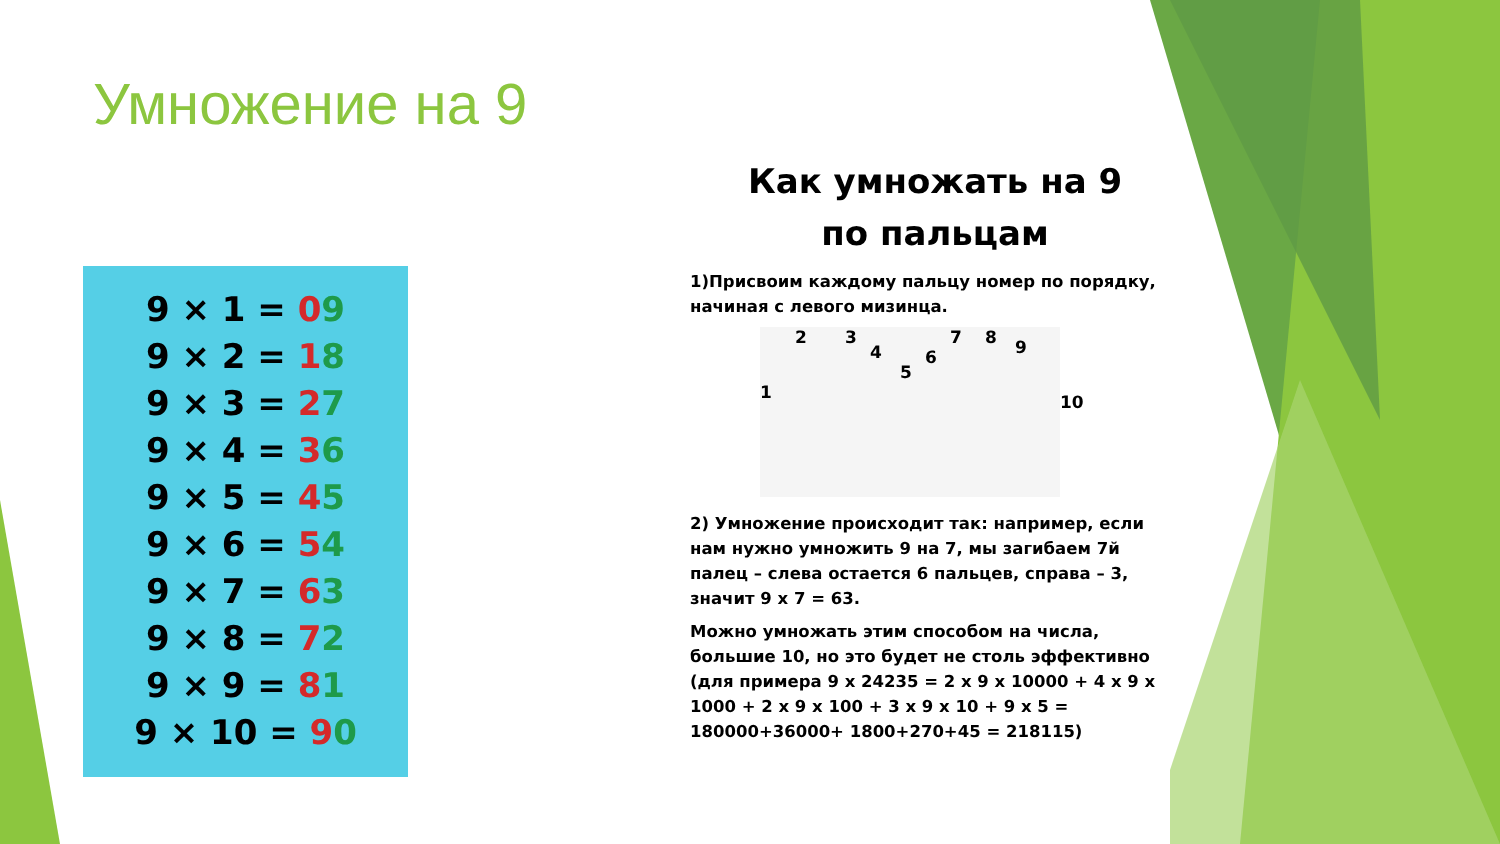Умножение на 9
9 × 1 = 09
9 × 2 = 18
9 × 3 = 27
9 × 4 = 36
9 × 5 = 45
9 × 6 = 54
9 × 7 = 63
9 × 8 = 72
9 × 9 = 81
9 × 10 = 90
Как умножать на 9
по пальцам
1)Присвоим каждому пальцу номер по порядку, начиная с левого мизинца.
1
2 3
4
5
6
7 8 9
10
2) Умножение происходит так: например, если нам нужно умножить 9 на 7, мы загибаем 7й палец – слева остается 6 пальцев, справа – 3, значит 9 х 7 = 63.
Можно умножать этим способом на числа, большие 10, но это будет не столь эффективно (для примера 9 х 24235 = 2 х 9 х 10000 + 4 х 9 х 1000 + 2 х 9 х 100 + 3 х 9 х 10 + 9 х 5 = 180000+36000+ 1800+270+45 = 218115)